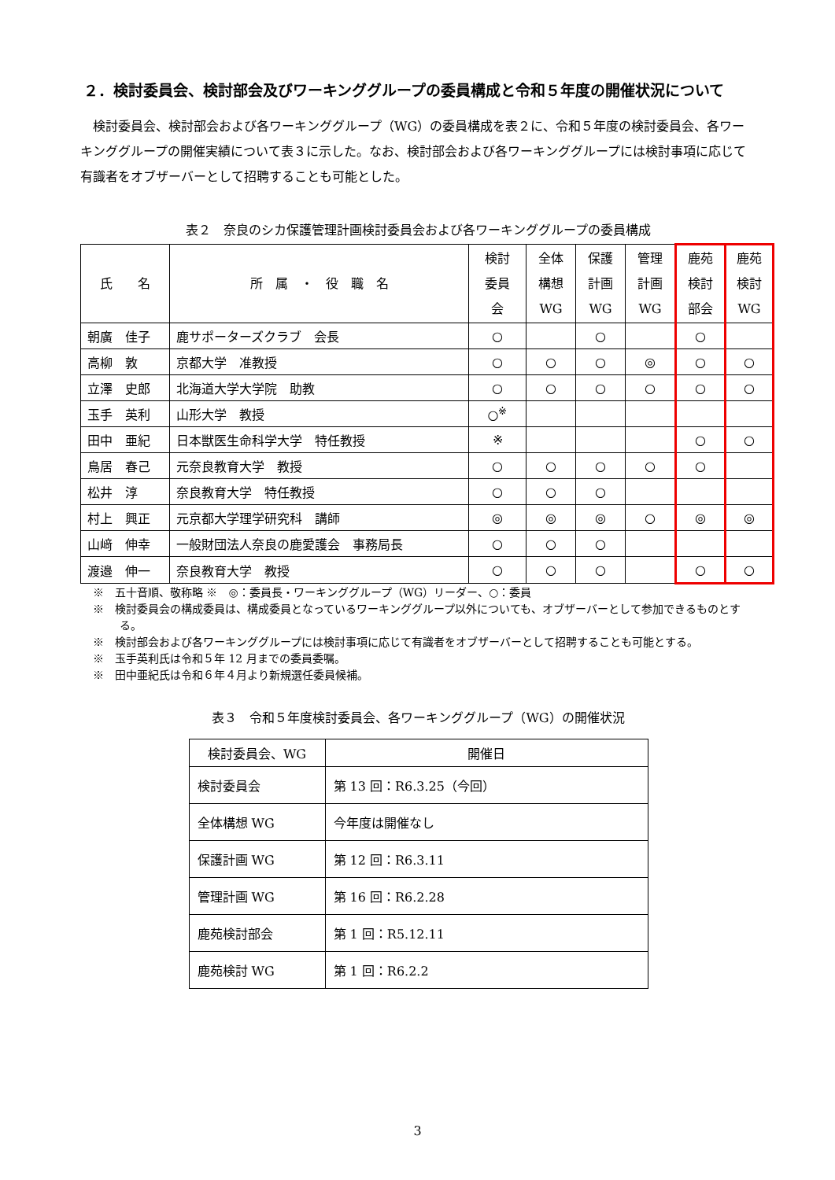２．検討委員会、検討部会及びワーキンググループの委員構成と令和５年度の開催状況について
検討委員会、検討部会および各ワーキンググループ（WG）の委員構成を表２に、令和５年度の検討委員会、各ワーキンググループの開催実績について表３に示した。なお、検討部会および各ワーキンググループには検討事項に応じて有識者をオブザーバーとして招聘することも可能とした。
表２　奈良のシカ保護管理計画検討委員会および各ワーキンググループの委員構成
| 氏 名 | 所 属 ・ 役 職 名 | 検討 委員 会 | 全体 構想 WG | 保護 計画 WG | 管理 計画 WG | 鹿苑 検討 部会 | 鹿苑 検討 WG |
| --- | --- | --- | --- | --- | --- | --- | --- |
| 朝廣 佳子 | 鹿サポーターズクラブ 会長 | ○ | | ○ | | ○ | |
| 高柳 敦 | 京都大学 准教授 | ○ | ○ | ○ | ◎ | ○ | ○ |
| 立澤 史郎 | 北海道大学大学院 助教 | ○ | ○ | ○ | ○ | ○ | ○ |
| 玉手 英利 | 山形大学 教授 | ○<sup>※</sup> | | | | | |
| 田中 亜紀 | 日本獣医生命科学大学 特任教授 | ※ | | | | ○ | ○ |
| 鳥居 春己 | 元奈良教育大学 教授 | ○ | ○ | ○ | ○ | ○ | |
| 松井 淳 | 奈良教育大学 特任教授 | ○ | ○ | ○ | | | |
| 村上 興正 | 元京都大学理学研究科 講師 | ◎ | ◎ | ◎ | ○ | ◎ | ◎ |
| 山﨑 伸幸 | 一般財団法人奈良の鹿愛護会 事務局長 | ○ | ○ | ○ | | | |
| 渡邉 伸一 | 奈良教育大学 教授 | ○ | ○ | ○ | | ○ | ○ |
※　五十音順、敬称略 ※　◎：委員長・ワーキンググループ（WG）リーダー、○：委員
※　検討委員会の構成委員は、構成委員となっているワーキンググループ以外についても、オブザーバーとして参加できるものとする。
※　検討部会および各ワーキンググループには検討事項に応じて有識者をオブザーバーとして招聘することも可能とする。
※　玉手英利氏は令和５年 12 月までの委員委嘱。
※　田中亜紀氏は令和６年４月より新規選任委員候補。
表３　令和５年度検討委員会、各ワーキンググループ（WG）の開催状況
| 検討委員会、WG | 開催日 |
| --- | --- |
| 検討委員会 | 第 13 回：R6.3.25（今回） |
| 全体構想 WG | 今年度は開催なし |
| 保護計画 WG | 第 12 回：R6.3.11 |
| 管理計画 WG | 第 16 回：R6.2.28 |
| 鹿苑検討部会 | 第 1 回：R5.12.11 |
| 鹿苑検討 WG | 第 1 回：R6.2.2 |
3